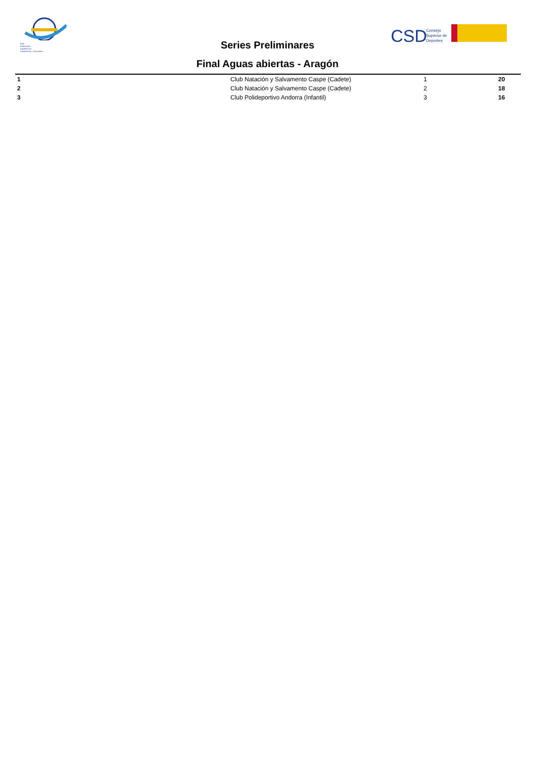Real
Federación
Española de
Salvamento y Socorrismo
CSD
Consejo
Superior de
Deportes
Series Preliminares
Final Aguas abiertas - Aragón
| 1 | Club Natación y Salvamento Caspe (Cadete) | 1 | 20 |
| 2 | Club Natación y Salvamento Caspe (Cadete) | 2 | 18 |
| 3 | Club Polideportivo Andorra (Infantil) | 3 | 16 |